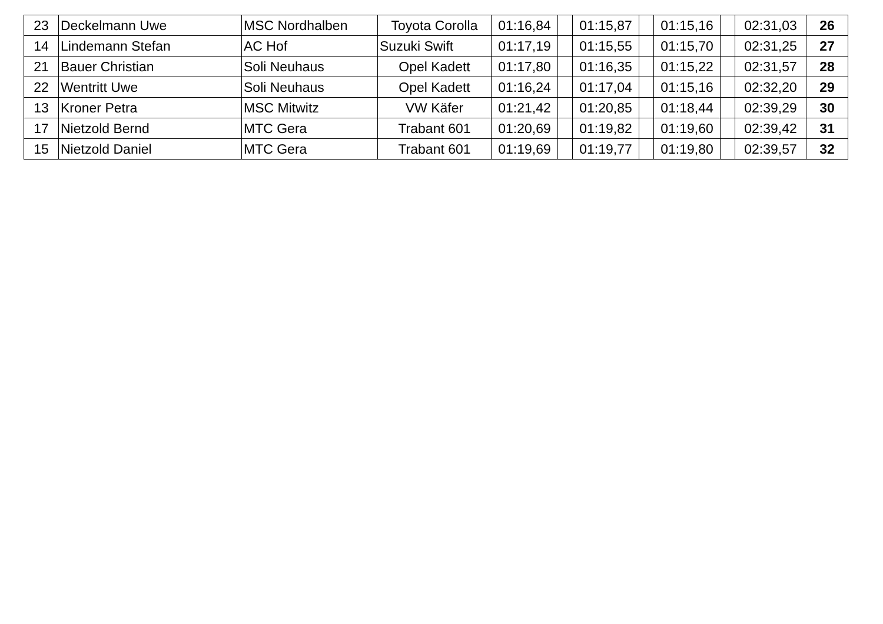| 23 | Deckelmann Uwe | MSC Nordhalben | Toyota Corolla | 01:16,84 | | 01:15,87 | | 01:15,16 | | 02:31,03 | 26 |
| 14 | Lindemann Stefan | AC Hof | Suzuki Swift | 01:17,19 | | 01:15,55 | | 01:15,70 | | 02:31,25 | 27 |
| 21 | Bauer Christian | Soli Neuhaus | Opel Kadett | 01:17,80 | | 01:16,35 | | 01:15,22 | | 02:31,57 | 28 |
| 22 | Wentritt Uwe | Soli Neuhaus | Opel Kadett | 01:16,24 | | 01:17,04 | | 01:15,16 | | 02:32,20 | 29 |
| 13 | Kroner Petra | MSC Mitwitz | VW Käfer | 01:21,42 | | 01:20,85 | | 01:18,44 | | 02:39,29 | 30 |
| 17 | Nietzold Bernd | MTC Gera | Trabant 601 | 01:20,69 | | 01:19,82 | | 01:19,60 | | 02:39,42 | 31 |
| 15 | Nietzold Daniel | MTC Gera | Trabant 601 | 01:19,69 | | 01:19,77 | | 01:19,80 | | 02:39,57 | 32 |